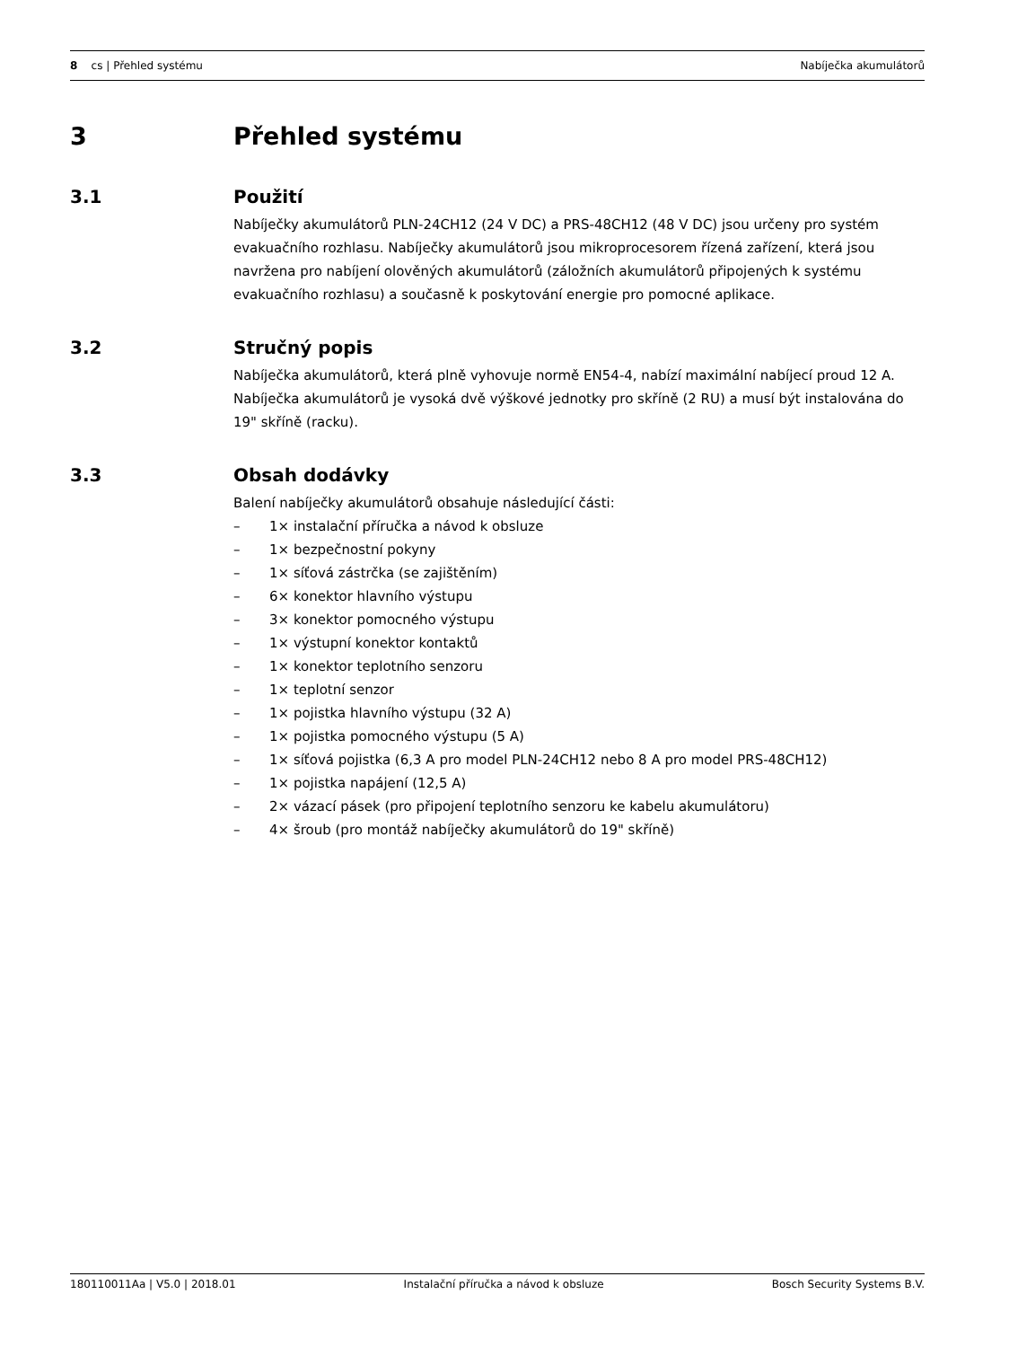8 cs | Přehled systému Nabíječka akumulátorů
3 Přehled systému
3.1 Použití
Nabíječky akumulátorů PLN-24CH12 (24 V DC) a PRS-48CH12 (48 V DC) jsou určeny pro systém evakuačního rozhlasu. Nabíječky akumulátorů jsou mikroprocesorem řízená zařízení, která jsou navržena pro nabíjení olověných akumulátorů (záložních akumulátorů připojených k systému evakuačního rozhlasu) a současně k poskytování energie pro pomocné aplikace.
3.2 Stručný popis
Nabíječka akumulátorů, která plně vyhovuje normě EN54-4, nabízí maximální nabíjecí proud 12 A.
Nabíječka akumulátorů je vysoká dvě výškové jednotky pro skříně (2 RU) a musí být instalována do 19" skříně (racku).
3.3 Obsah dodávky
Balení nabíječky akumulátorů obsahuje následující části:
– 1× instalační příručka a návod k obsluze
– 1× bezpečnostní pokyny
– 1× síťová zástrčka (se zajištěním)
– 6× konektor hlavního výstupu
– 3× konektor pomocného výstupu
– 1× výstupní konektor kontaktů
– 1× konektor teplotního senzoru
– 1× teplotní senzor
– 1× pojistka hlavního výstupu (32 A)
– 1× pojistka pomocného výstupu (5 A)
– 1× síťová pojistka (6,3 A pro model PLN-24CH12 nebo 8 A pro model PRS-48CH12)
– 1× pojistka napájení (12,5 A)
– 2× vázací pásek (pro připojení teplotního senzoru ke kabelu akumulátoru)
– 4× šroub (pro montáž nabíječky akumulátorů do 19" skříně)
180110011Aa | V5.0 | 2018.01 Instalační příručka a návod k obsluze Bosch Security Systems B.V.